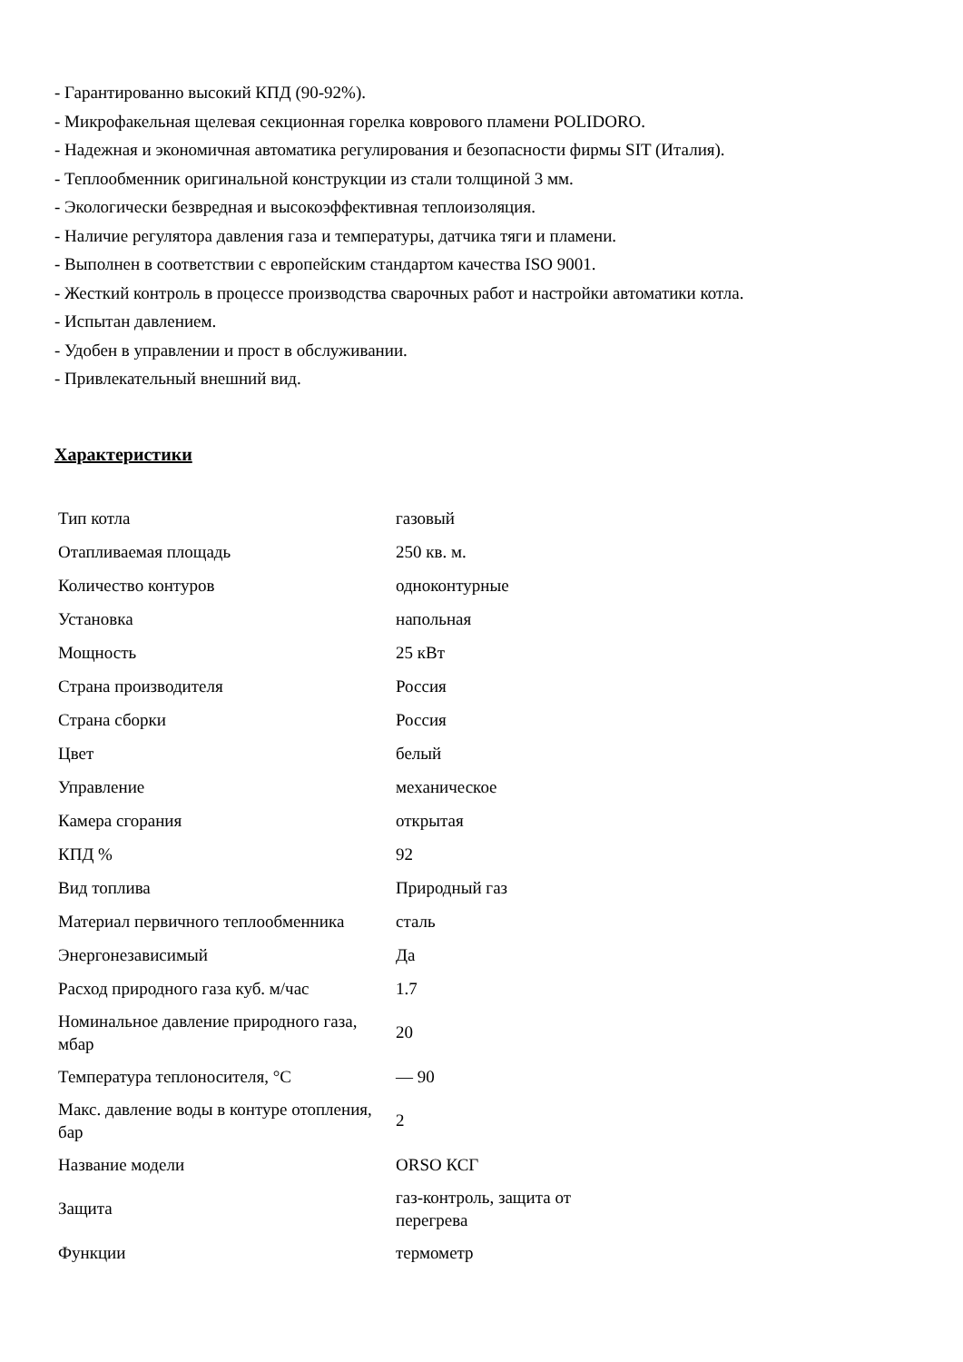- Гарантированно высокий КПД (90-92%).
- Микрофакельная щелевая секционная горелка коврового пламени POLIDORO.
- Надежная и экономичная автоматика регулирования и безопасности фирмы SIT (Италия).
- Теплообменник оригинальной конструкции из стали толщиной 3 мм.
- Экологически безвредная и высокоэффективная теплоизоляция.
- Наличие регулятора давления газа и температуры, датчика тяги и пламени.
- Выполнен в соответствии с европейским стандартом качества ISO 9001.
- Жесткий контроль в процессе производства сварочных работ и настройки автоматики котла.
- Испытан давлением.
- Удобен в управлении и прост в обслуживании.
- Привлекательный внешний вид.
Характеристики
| Тип котла | газовый |
| Отапливаемая площадь | 250 кв. м. |
| Количество контуров | одноконтурные |
| Установка | напольная |
| Мощность | 25 кВт |
| Страна производителя | Россия |
| Страна сборки | Россия |
| Цвет | белый |
| Управление | механическое |
| Камера сгорания | открытая |
| КПД % | 92 |
| Вид топлива | Природный газ |
| Материал первичного теплообменника | сталь |
| Энергонезависимый | Да |
| Расход природного газа куб. м/час | 1.7 |
| Номинальное давление природного газа, мбар | 20 |
| Температура теплоносителя, °С | — 90 |
| Макс. давление воды в контуре отопления, бар | 2 |
| Название модели | ORSO КСГ |
| Защита | газ-контроль, защита от перегрева |
| Функции | термометр |